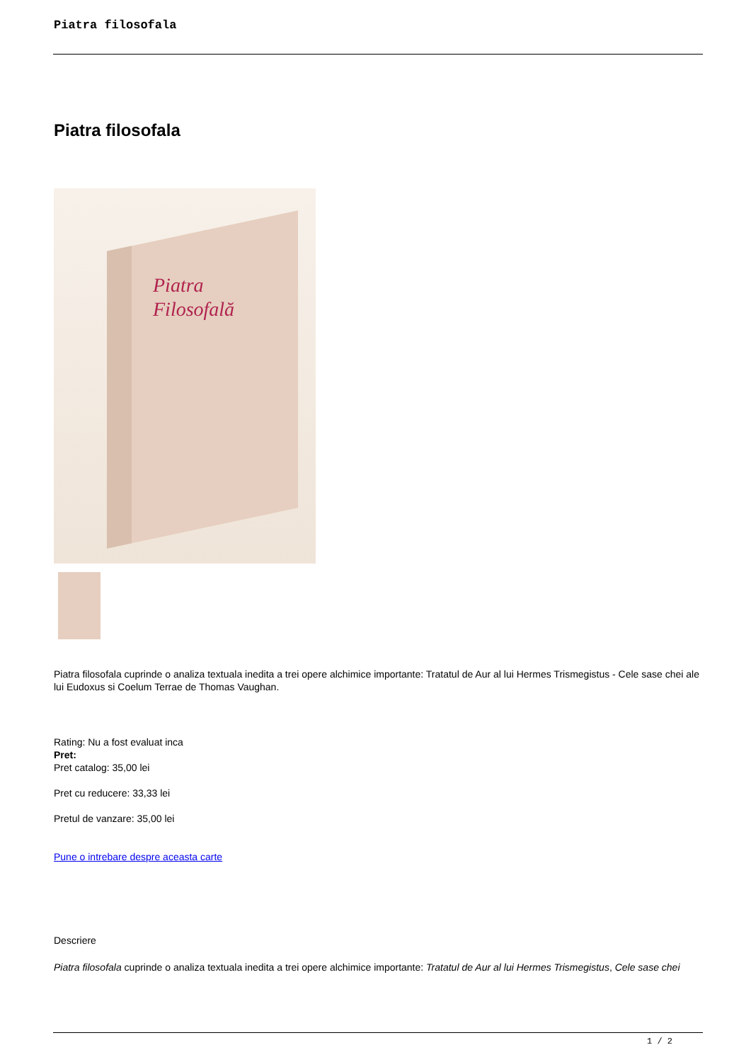Piatra filosofala
Piatra filosofala
Piatra
Filosofală
Piatra filosofala cuprinde o analiza textuala inedita a trei opere alchimice importante: Tratatul de Aur al lui Hermes Trismegistus - Cele sase chei ale lui Eudoxus si Coelum Terrae de Thomas Vaughan.
Rating: Nu a fost evaluat inca
Pret:
Pret catalog: 35,00 lei
Pret cu reducere: 33,33 lei
Pretul de vanzare: 35,00 lei
Pune o intrebare despre aceasta carte
Descriere
Piatra filosofala cuprinde o analiza textuala inedita a trei opere alchimice importante: Tratatul de Aur al lui Hermes Trismegistus, Cele sase chei
1 / 2